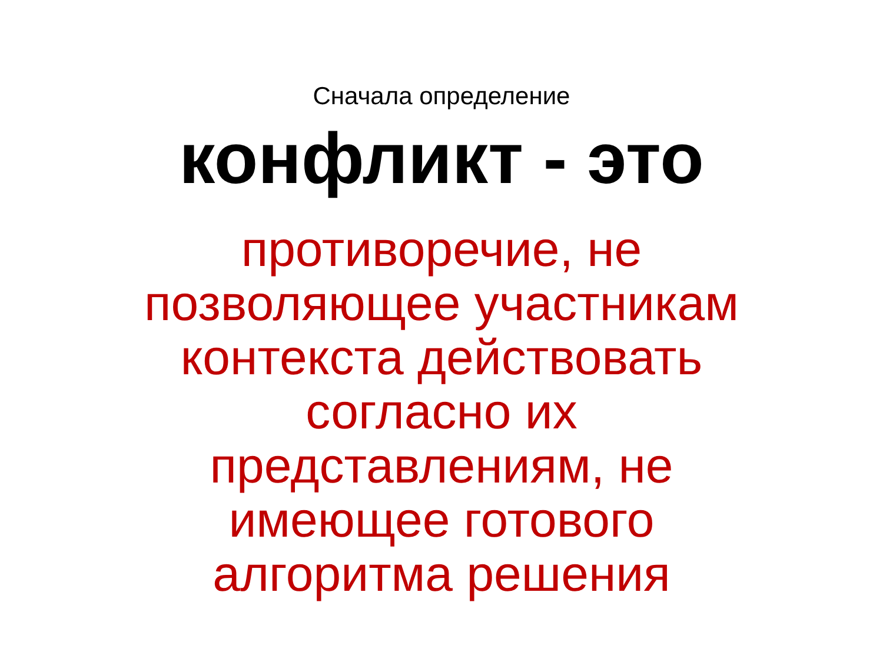Сначала определение
конфликт - это
противоречие, не
позволяющее участникам
контекста действовать
согласно их
представлениям, не
имеющее готового
алгоритма решения